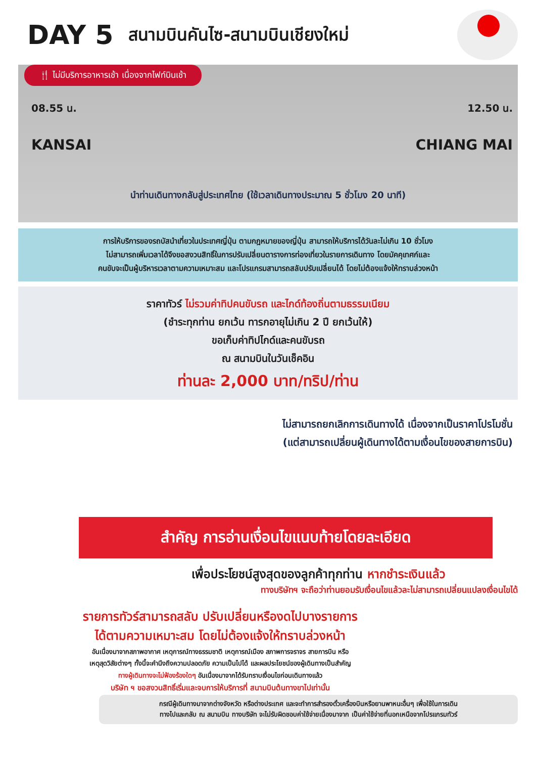DAY 5
สนามบินคันไซ-สนามบินเชียงใหม่
🍴 ไม่มีบริการอาหารเช้า เนื่องจากไฟท์บินเช้า
08.55 น.
KANSAI
12.50 น.
CHIANG MAI
นำท่านเดินทางกลับสู่ประเทศไทย (ใช้เวลาเดินทางประมาณ 5 ชั่วโมง 20 นาที)
การให้บริการของรถบัสนำเที่ยวในประเทศญี่ปุ่น ตามกฎหมายของญี่ปุ่น สามารถให้บริการได้วันละไม่เกิน 10 ชั่วโมง
ไม่สามารถเพิ่มเวลาได้จึงขอสงวนสิทธิ์ในการปรับเปลี่ยนตารางการท่องเที่ยวในรายการเดินทาง โดยมัคคุเทศก์และ
คนขับจะเป็นผู้บริหารเวลาตามความเหมาะสม และโปรแกรมสามารถสลับปรับเปลี่ยนได้ โดยไม่ต้องแจ้งให้ทราบล่วงหน้า
ราคาทัวร์ ไม่รวมค่าทิปคนขับรถ และไกด์ท้องถิ่นตามธรรมเนียม
(ชำระทุกท่าน ยกเว้น ทารกอายุไม่เกิน 2 ปี ยกเว้นให้)
ขอเก็บค่าทิปไกด์และคนขับรถ
ณ สนามบินในวันเช็คอิน
ท่านละ 2,000 บาท/ทริป/ท่าน
ไม่สามารถยกเลิกการเดินทางได้ เนื่องจากเป็นราคาโปรโมชั่น
(แต่สามารถเปลี่ยนผู้เดินทางได้ตามเงื่อนไขของสายการบิน)
สำคัญ การอ่านเงื่อนไขแนบท้ายโดยละเอียด
เพื่อประโยชน์สูงสุดของลูกค้าทุกท่าน หากชำระเงินแล้ว
ทางบริษัทฯ จะถือว่าท่านยอมรับเงื่อนไขแล้วละไม่สามารถเปลี่ยนแปลงเงื่อนไขได้
รายการทัวร์สามารถสลับ ปรับเปลี่ยนหรืองดไปบางรายการ
ได้ตามความเหมาะสม โดยไม่ต้องแจ้งให้ทราบล่วงหน้า
อันเนื่องมาจากสภาพอากาศ เหตุการณ์ทางธรรมชาติ เหตุการณ์เมือง สภาพการจราจร สายการบิน หรือ
เหตุสุดวิสัยต่างๆ ทั้งนี้จะคำนึงถึงความปลอดภัย ความเป็นไปได้ และผลประโยชน์ของผู้เดินทางเป็นสำคัญ
ทางผู้เดินทางจะไม่ฟ้องร้องใดๆ อันเนื่องมาจากได้รับทราบเงื่อนไขก่อนเดินทางแล้ว
บริษัท ฯ ขอสงวนสิทธิ์เริ่มและจบการให้บริการที่ สนามบินต้นทางขาไปเท่านั้น
กรณีผู้เดินทางมาจากต่างจังหวัด หรือต่างประเทศ และจะทำการสำรองตั๋วเครื่องบินหรือยานพาหนะอื่นๆ เพื่อใช้ในการเดิน
ทางไปและกลับ ณ สนามบิน ทางบริษัท จะไม่รับผิดชอบค่าใช้จ่ายเนื่องมาจาก เป็นค่าใช้จ่ายที่นอกเหนือจากโปรแกรมทัวร์